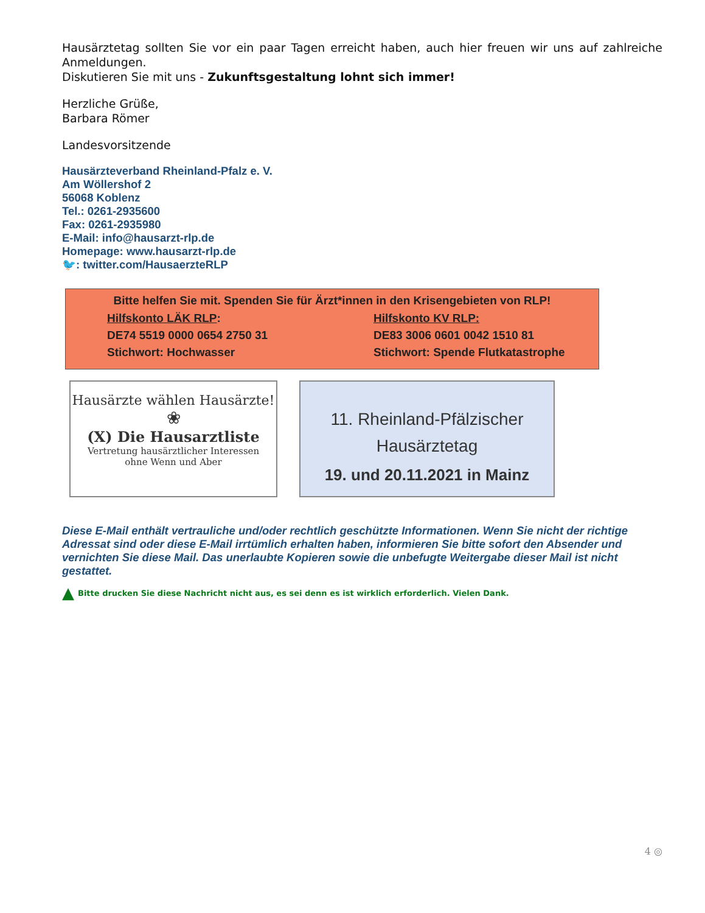Hausärztetag sollten Sie vor ein paar Tagen erreicht haben, auch hier freuen wir uns auf zahlreiche Anmeldungen.
Diskutieren Sie mit uns - Zukunftsgestaltung lohnt sich immer!
Herzliche Grüße,
Barbara Römer
Landesvorsitzende
Hausärzteverband Rheinland-Pfalz e. V.
Am Wöllershof 2
56068 Koblenz
Tel.: 0261-2935600
Fax: 0261-2935980
E-Mail: info@hausarzt-rlp.de
Homepage: www.hausarzt-rlp.de
🐦: twitter.com/HausaerzteRLP
Bitte helfen Sie mit. Spenden Sie für Ärzt*innen in den Krisengebieten von RLP!
Hilfskonto LÄK RLP:
DE74 5519 0000 0654 2750 31
Stichwort: Hochwasser
Hilfskonto KV RLP:
DE83 3006 0601 0042 1510 81
Stichwort: Spende Flutkatastrophe
Hausärzte wählen Hausärzte!
❀
(X) Die Hausarztliste
Vertretung hausärztlicher Interessen
ohne Wenn und Aber
11. Rheinland-Pfälzischer
Hausärztetag
19. und 20.11.2021 in Mainz
Diese E-Mail enthält vertrauliche und/oder rechtlich geschützte Informationen. Wenn Sie nicht der richtige Adressat sind oder diese E-Mail irrtümlich erhalten haben, informieren Sie bitte sofort den Absender und vernichten Sie diese Mail. Das unerlaubte Kopieren sowie die unbefugte Weitergabe dieser Mail ist nicht gestattet.
▲ Bitte drucken Sie diese Nachricht nicht aus, es sei denn es ist wirklich erforderlich. Vielen Dank.
4 ◎